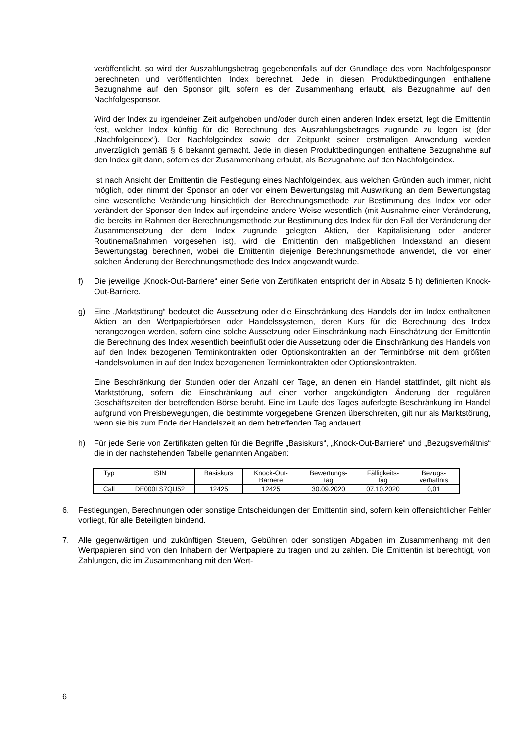veröffentlicht, so wird der Auszahlungsbetrag gegebenenfalls auf der Grundlage des vom Nachfolgesponsor berechneten und veröffentlichten Index berechnet. Jede in diesen Produktbedingungen enthaltene Bezugnahme auf den Sponsor gilt, sofern es der Zusammenhang erlaubt, als Bezugnahme auf den Nachfolgesponsor.
Wird der Index zu irgendeiner Zeit aufgehoben und/oder durch einen anderen Index ersetzt, legt die Emittentin fest, welcher Index künftig für die Berechnung des Auszahlungsbetrages zugrunde zu legen ist (der „Nachfolgeindex“). Der Nachfolgeindex sowie der Zeitpunkt seiner erstmaligen Anwendung werden unverzüglich gemäß § 6 bekannt gemacht. Jede in diesen Produktbedingungen enthaltene Bezugnahme auf den Index gilt dann, sofern es der Zusammenhang erlaubt, als Bezugnahme auf den Nachfolgeindex.
Ist nach Ansicht der Emittentin die Festlegung eines Nachfolgeindex, aus welchen Gründen auch immer, nicht möglich, oder nimmt der Sponsor an oder vor einem Bewertungstag mit Auswirkung an dem Bewertungstag eine wesentliche Veränderung hinsichtlich der Berechnungsmethode zur Bestimmung des Index vor oder verändert der Sponsor den Index auf irgendeine andere Weise wesentlich (mit Ausnahme einer Veränderung, die bereits im Rahmen der Berechnungsmethode zur Bestimmung des Index für den Fall der Veränderung der Zusammensetzung der dem Index zugrunde gelegten Aktien, der Kapitalisierung oder anderer Routinemaßnahmen vorgesehen ist), wird die Emittentin den maßgeblichen Indexstand an diesem Bewertungstag berechnen, wobei die Emittentin diejenige Berechnungsmethode anwendet, die vor einer solchen Änderung der Berechnungsmethode des Index angewandt wurde.
f) Die jeweilige „Knock-Out-Barriere“ einer Serie von Zertifikaten entspricht der in Absatz 5 h) definierten Knock-Out-Barriere.
g) Eine „Marktstörung“ bedeutet die Aussetzung oder die Einschränkung des Handels der im Index enthaltenen Aktien an den Wertpapierbörsen oder Handelssystemen, deren Kurs für die Berechnung des Index herangezogen werden, sofern eine solche Aussetzung oder Einschränkung nach Einschätzung der Emittentin die Berechnung des Index wesentlich beeinflußt oder die Aussetzung oder die Einschränkung des Handels von auf den Index bezogenen Terminkontrakten oder Optionskontrakten an der Terminbörse mit dem größten Handelsvolumen in auf den Index bezogenenen Terminkontrakten oder Optionskontrakten.
Eine Beschränkung der Stunden oder der Anzahl der Tage, an denen ein Handel stattfindet, gilt nicht als Marktstörung, sofern die Einschränkung auf einer vorher angekündigten Änderung der regulären Geschäftszeiten der betreffenden Börse beruht. Eine im Laufe des Tages auferlegte Beschränkung im Handel aufgrund von Preisbewegungen, die bestimmte vorgegebene Grenzen überschreiten, gilt nur als Marktstörung, wenn sie bis zum Ende der Handelszeit an dem betreffenden Tag andauert.
h) Für jede Serie von Zertifikaten gelten für die Begriffe „Basiskurs“, „Knock-Out-Barriere“ und „Bezugsverhältnis“ die in der nachstehenden Tabelle genannten Angaben:
| Typ | ISIN | Basiskurs | Knock-Out- Barriere | Bewertungs- tag | Fälligkeits- tag | Bezugs- verhältnis |
| --- | --- | --- | --- | --- | --- | --- |
| Call | DE000LS7QU52 | 12425 | 12425 | 30.09.2020 | 07.10.2020 | 0,01 |
6. Festlegungen, Berechnungen oder sonstige Entscheidungen der Emittentin sind, sofern kein offensichtlicher Fehler vorliegt, für alle Beteiligten bindend.
7. Alle gegenwärtigen und zukünftigen Steuern, Gebühren oder sonstigen Abgaben im Zusammenhang mit den Wertpapieren sind von den Inhabern der Wertpapiere zu tragen und zu zahlen. Die Emittentin ist berechtigt, von Zahlungen, die im Zusammenhang mit den Wert-
6